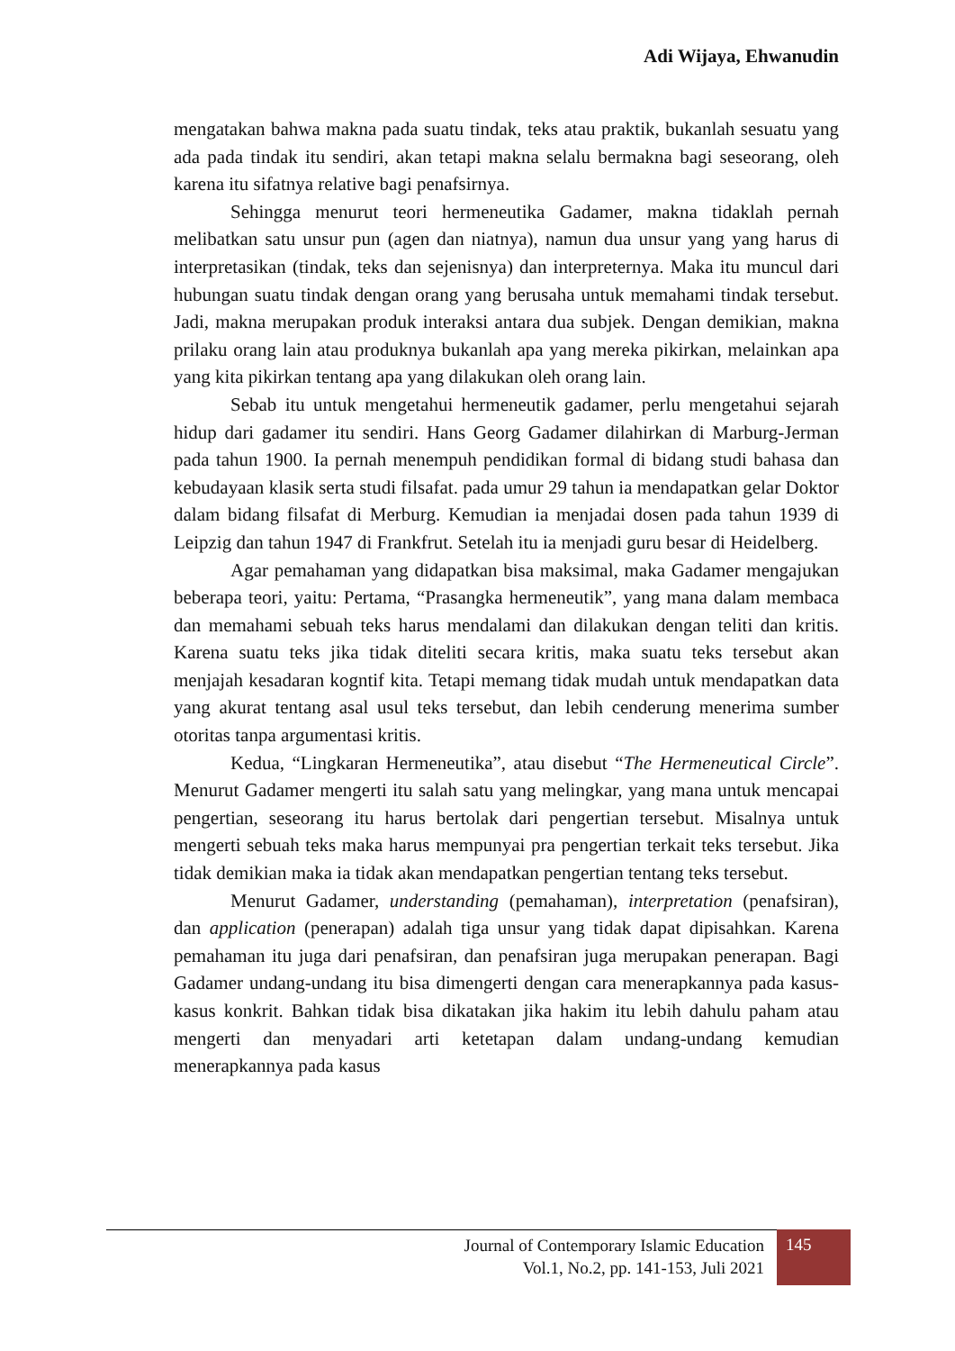Adi Wijaya, Ehwanudin
mengatakan bahwa makna pada suatu tindak, teks atau praktik, bukanlah sesuatu yang ada pada tindak itu sendiri, akan tetapi makna selalu bermakna bagi seseorang, oleh karena itu sifatnya relative bagi penafsirnya.
Sehingga menurut teori hermeneutika Gadamer, makna tidaklah pernah melibatkan satu unsur pun (agen dan niatnya), namun dua unsur yang yang harus di interpretasikan (tindak, teks dan sejenisnya) dan interpreternya. Maka itu muncul dari hubungan suatu tindak dengan orang yang berusaha untuk memahami tindak tersebut. Jadi, makna merupakan produk interaksi antara dua subjek. Dengan demikian, makna prilaku orang lain atau produknya bukanlah apa yang mereka pikirkan, melainkan apa yang kita pikirkan tentang apa yang dilakukan oleh orang lain.
Sebab itu untuk mengetahui hermeneutik gadamer, perlu mengetahui sejarah hidup dari gadamer itu sendiri. Hans Georg Gadamer dilahirkan di Marburg-Jerman pada tahun 1900. Ia pernah menempuh pendidikan formal di bidang studi bahasa dan kebudayaan klasik serta studi filsafat. pada umur 29 tahun ia mendapatkan gelar Doktor dalam bidang filsafat di Merburg. Kemudian ia menjadai dosen pada tahun 1939 di Leipzig dan tahun 1947 di Frankfrut. Setelah itu ia menjadi guru besar di Heidelberg.
Agar pemahaman yang didapatkan bisa maksimal, maka Gadamer mengajukan beberapa teori, yaitu: Pertama, “Prasangka hermeneutik”, yang mana dalam membaca dan memahami sebuah teks harus mendalami dan dilakukan dengan teliti dan kritis. Karena suatu teks jika tidak diteliti secara kritis, maka suatu teks tersebut akan menjajah kesadaran kogntif kita. Tetapi memang tidak mudah untuk mendapatkan data yang akurat tentang asal usul teks tersebut, dan lebih cenderung menerima sumber otoritas tanpa argumentasi kritis.
Kedua, “Lingkaran Hermeneutika”, atau disebut “The Hermeneutical Circle”. Menurut Gadamer mengerti itu salah satu yang melingkar, yang mana untuk mencapai pengertian, seseorang itu harus bertolak dari pengertian tersebut. Misalnya untuk mengerti sebuah teks maka harus mempunyai pra pengertian terkait teks tersebut. Jika tidak demikian maka ia tidak akan mendapatkan pengertian tentang teks tersebut.
Menurut Gadamer, understanding (pemahaman), interpretation (penafsiran), dan application (penerapan) adalah tiga unsur yang tidak dapat dipisahkan. Karena pemahaman itu juga dari penafsiran, dan penafsiran juga merupakan penerapan. Bagi Gadamer undang-undang itu bisa dimengerti dengan cara menerapkannya pada kasus-kasus konkrit. Bahkan tidak bisa dikatakan jika hakim itu lebih dahulu paham atau mengerti dan menyadari arti ketetapan dalam undang-undang kemudian menerapkannya pada kasus
Journal of Contemporary Islamic Education
Vol.1, No.2, pp. 141-153, Juli 2021
145